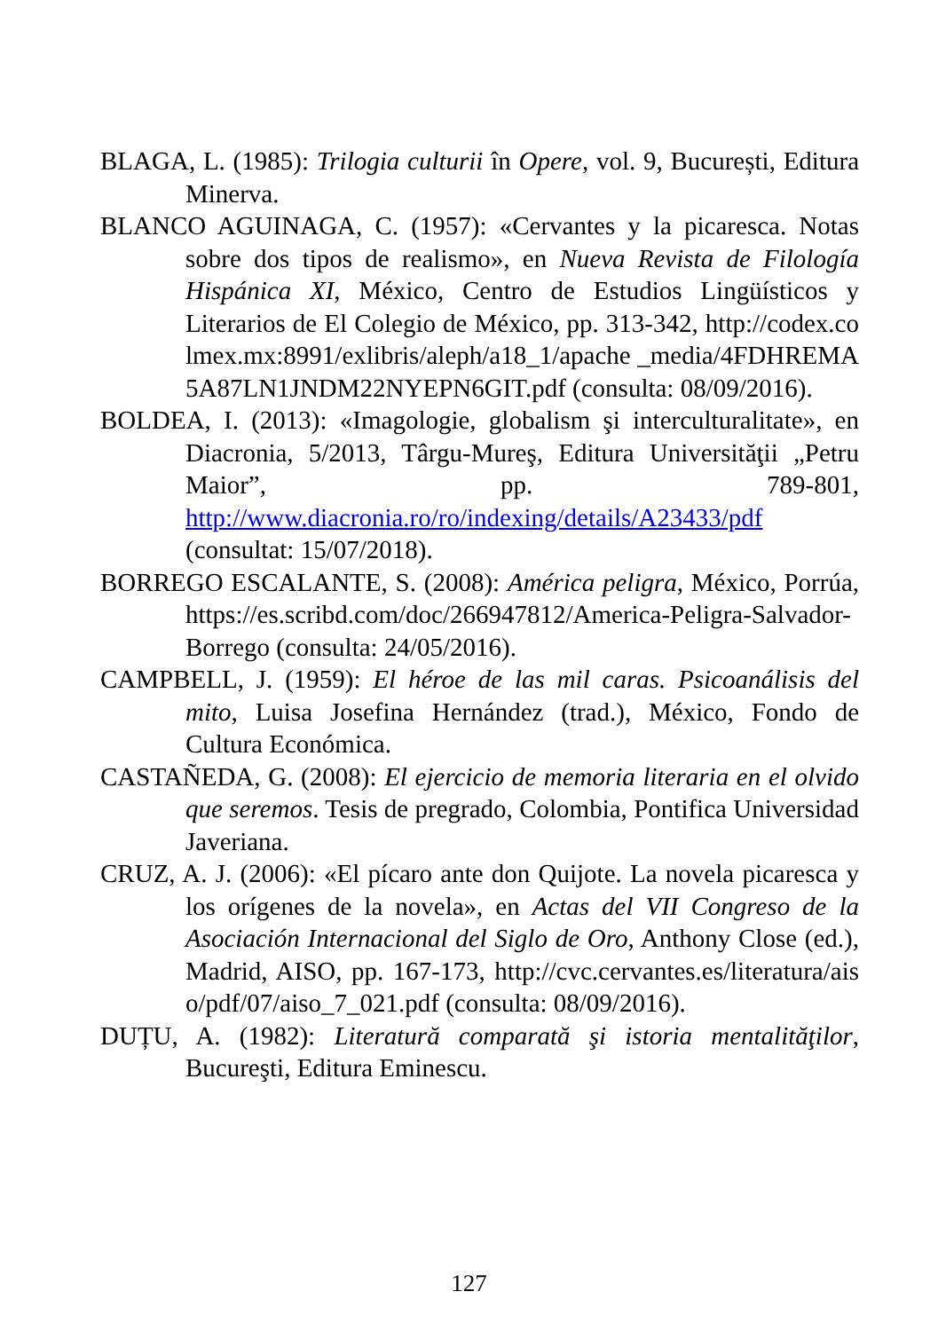BLAGA, L. (1985): Trilogia culturii în Opere, vol. 9, București, Editura Minerva.
BLANCO AGUINAGA, C. (1957): «Cervantes y la picaresca. Notas sobre dos tipos de realismo», en Nueva Revista de Filología Hispánica XI, México, Centro de Estudios Lingüísticos y Literarios de El Colegio de México, pp. 313-342, http://codex.colmex.mx:8991/exlibris/aleph/a18_1/apache _media/4FDHREMA5A87LN1JNDM22NYEPN6GIT.pdf (consulta: 08/09/2016).
BOLDEA, I. (2013): «Imagologie, globalism şi interculturalitate», en Diacronia, 5/2013, Târgu-Mureş, Editura Universităţii „Petru Maior”, pp. 789-801, http://www.diacronia.ro/ro/indexing/details/A23433/pdf (consultat: 15/07/2018).
BORREGO ESCALANTE, S. (2008): América peligra, México, Porrúa, https://es.scribd.com/doc/266947812/America-Peligra-Salvador-Borrego (consulta: 24/05/2016).
CAMPBELL, J. (1959): El héroe de las mil caras. Psicoanálisis del mito, Luisa Josefina Hernández (trad.), México, Fondo de Cultura Económica.
CASTAÑEDA, G. (2008): El ejercicio de memoria literaria en el olvido que seremos. Tesis de pregrado, Colombia, Pontifica Universidad Javeriana.
CRUZ, A. J. (2006): «El pícaro ante don Quijote. La novela picaresca y los orígenes de la novela», en Actas del VII Congreso de la Asociación Internacional del Siglo de Oro, Anthony Close (ed.), Madrid, AISO, pp. 167-173, http://cvc.cervantes.es/literatura/aiso/pdf/07/aiso_7_021.pdf (consulta: 08/09/2016).
DUȚU, A. (1982): Literatură comparată şi istoria mentalităţilor, Bucureşti, Editura Eminescu.
127